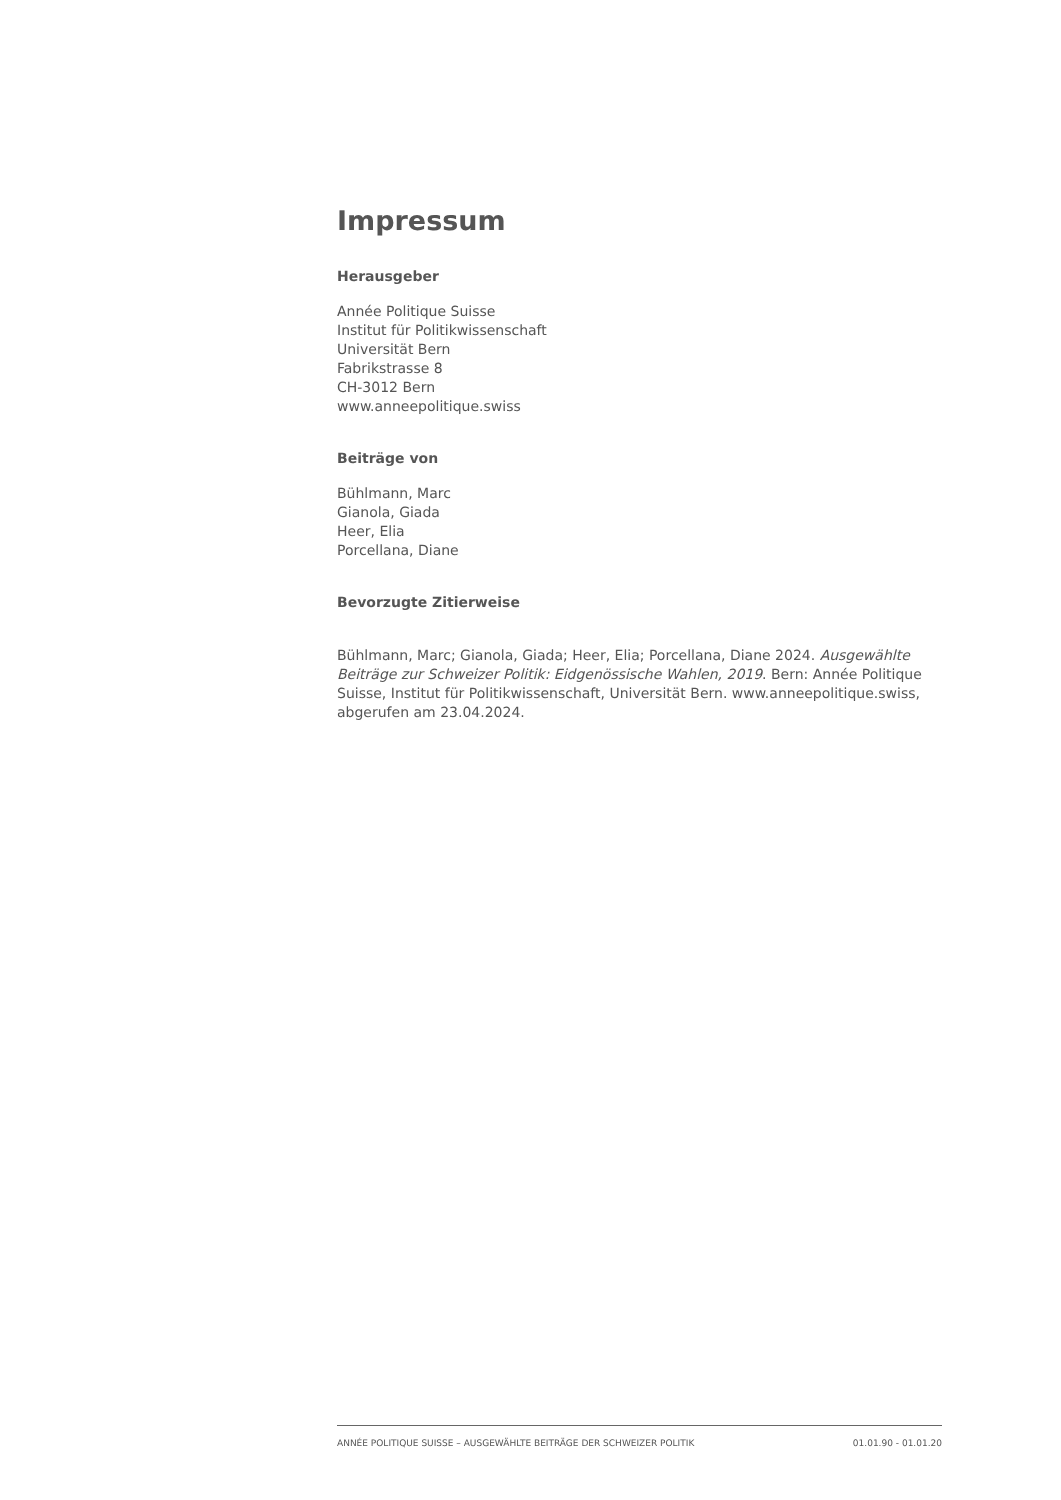Impressum
Herausgeber
Année Politique Suisse
Institut für Politikwissenschaft
Universität Bern
Fabrikstrasse 8
CH-3012 Bern
www.anneepolitique.swiss
Beiträge von
Bühlmann, Marc
Gianola, Giada
Heer, Elia
Porcellana, Diane
Bevorzugte Zitierweise
Bühlmann, Marc; Gianola, Giada; Heer, Elia; Porcellana, Diane 2024. Ausgewählte Beiträge zur Schweizer Politik: Eidgenössische Wahlen, 2019. Bern: Année Politique Suisse, Institut für Politikwissenschaft, Universität Bern. www.anneepolitique.swiss, abgerufen am 23.04.2024.
ANNÉE POLITIQUE SUISSE – AUSGEWÄHLTE BEITRÄGE DER SCHWEIZER POLITIK 01.01.90 - 01.01.20